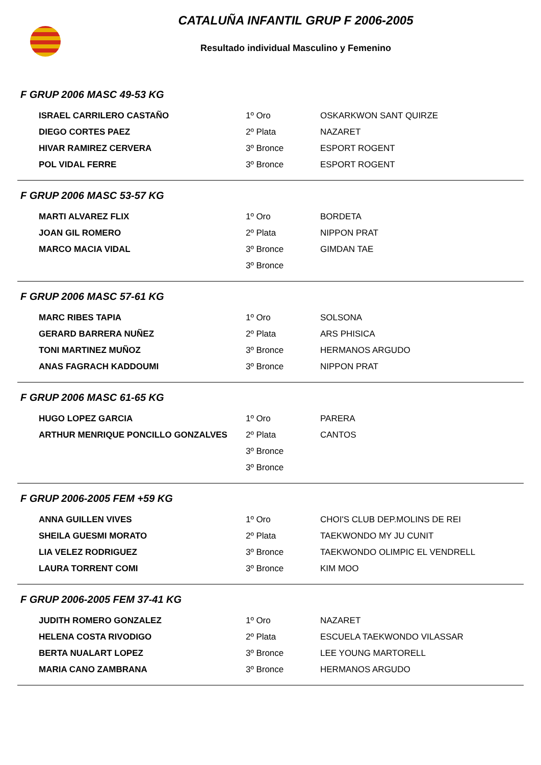CATALUÑA INFANTIL GRUP F 2006-2005
Resultado individual Masculino y Femenino
F GRUP 2006 MASC 49-53 KG
| ISRAEL CARRILERO CASTAÑO | 1º Oro | OSKARKWON SANT QUIRZE |
| DIEGO CORTES PAEZ | 2º Plata | NAZARET |
| HIVAR RAMIREZ CERVERA | 3º Bronce | ESPORT ROGENT |
| POL VIDAL FERRE | 3º Bronce | ESPORT ROGENT |
F GRUP 2006 MASC 53-57 KG
| MARTI ALVAREZ FLIX | 1º Oro | BORDETA |
| JOAN GIL ROMERO | 2º Plata | NIPPON PRAT |
| MARCO MACIA VIDAL | 3º Bronce | GIMDAN TAE |
| | 3º Bronce | |
F GRUP 2006 MASC 57-61 KG
| MARC RIBES TAPIA | 1º Oro | SOLSONA |
| GERARD BARRERA NUÑEZ | 2º Plata | ARS PHISICA |
| TONI MARTINEZ MUÑOZ | 3º Bronce | HERMANOS ARGUDO |
| ANAS FAGRACH KADDOUMI | 3º Bronce | NIPPON PRAT |
F GRUP 2006 MASC 61-65 KG
| HUGO LOPEZ GARCIA | 1º Oro | PARERA |
| ARTHUR MENRIQUE PONCILLO GONZALVES | 2º Plata | CANTOS |
| | 3º Bronce | |
| | 3º Bronce | |
F GRUP 2006-2005 FEM +59 KG
| ANNA GUILLEN VIVES | 1º Oro | CHOI'S CLUB DEP.MOLINS DE REI |
| SHEILA GUESMI MORATO | 2º Plata | TAEKWONDO MY JU CUNIT |
| LIA VELEZ RODRIGUEZ | 3º Bronce | TAEKWONDO OLIMPIC EL VENDRELL |
| LAURA TORRENT COMI | 3º Bronce | KIM MOO |
F GRUP 2006-2005 FEM 37-41 KG
| JUDITH ROMERO GONZALEZ | 1º Oro | NAZARET |
| HELENA COSTA RIVODIGO | 2º Plata | ESCUELA TAEKWONDO VILASSAR |
| BERTA NUALART LOPEZ | 3º Bronce | LEE YOUNG MARTORELL |
| MARIA CANO ZAMBRANA | 3º Bronce | HERMANOS ARGUDO |